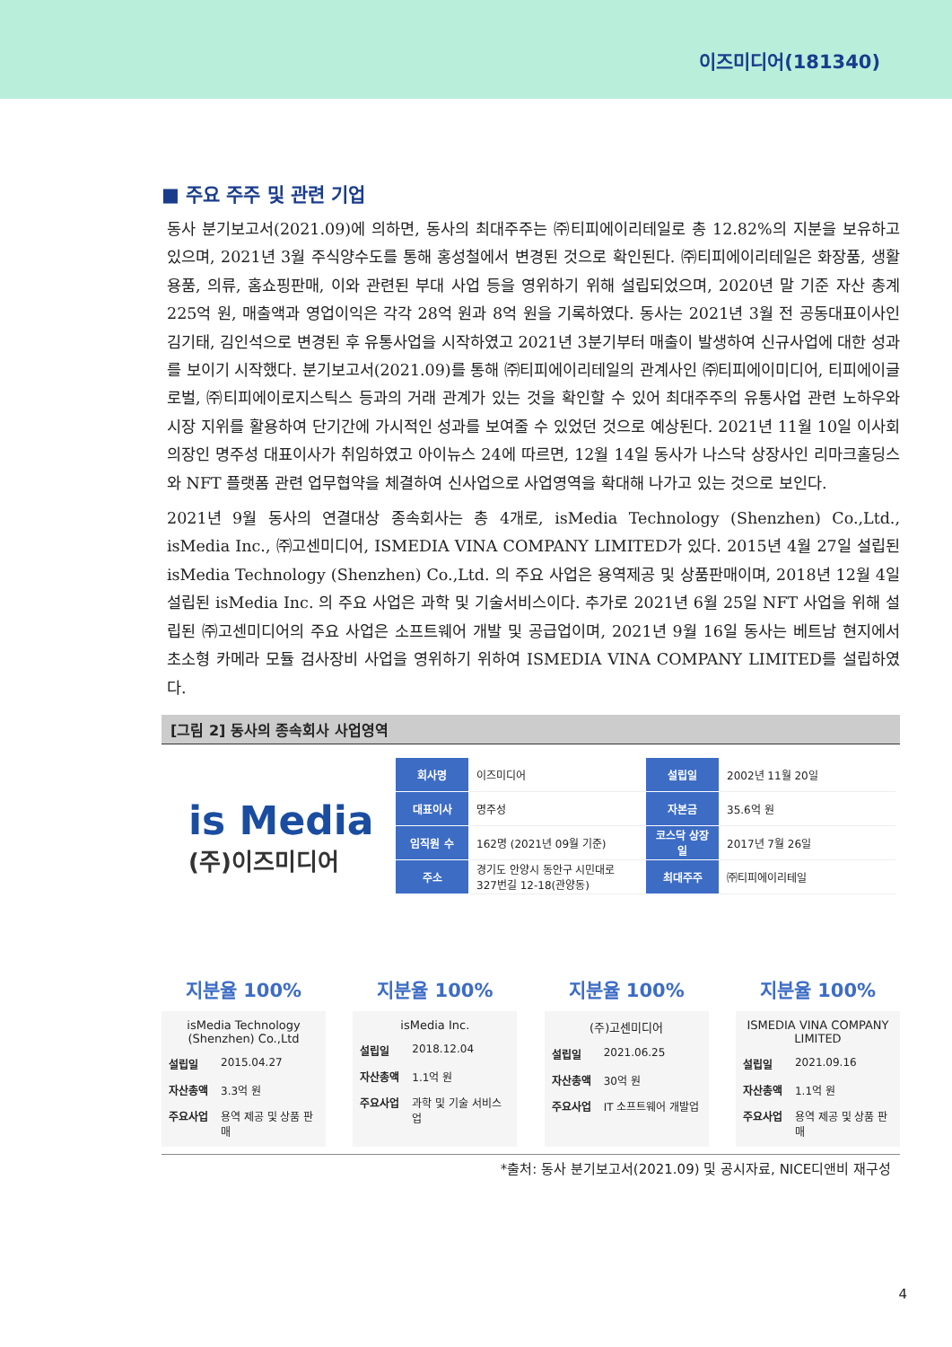이즈미디어(181340)
■ 주요 주주 및 관련 기업
동사 분기보고서(2021.09)에 의하면, 동사의 최대주주는 ㈜티피에이리테일로 총 12.82%의 지분을 보유하고 있으며, 2021년 3월 주식양수도를 통해 홍성철에서 변경된 것으로 확인된다. ㈜티피에이리테일은 화장품, 생활용품, 의류, 홈쇼핑판매, 이와 관련된 부대 사업 등을 영위하기 위해 설립되었으며, 2020년 말 기준 자산 총계 225억 원, 매출액과 영업이익은 각각 28억 원과 8억 원을 기록하였다. 동사는 2021년 3월 전 공동대표이사인 김기태, 김인석으로 변경된 후 유통사업을 시작하였고 2021년 3분기부터 매출이 발생하여 신규사업에 대한 성과를 보이기 시작했다. 분기보고서(2021.09)를 통해 ㈜티피에이리테일의 관계사인 ㈜티피에이미디어, 티피에이글로벌, ㈜티피에이로지스틱스 등과의 거래 관계가 있는 것을 확인할 수 있어 최대주주의 유통사업 관련 노하우와 시장 지위를 활용하여 단기간에 가시적인 성과를 보여줄 수 있었던 것으로 예상된다. 2021년 11월 10일 이사회 의장인 명주성 대표이사가 취임하였고 아이뉴스 24에 따르면, 12월 14일 동사가 나스닥 상장사인 리마크홀딩스와 NFT 플랫폼 관련 업무협약을 체결하여 신사업으로 사업영역을 확대해 나가고 있는 것으로 보인다.
2021년 9월 동사의 연결대상 종속회사는 총 4개로, isMedia Technology (Shenzhen) Co.,Ltd., isMedia Inc., ㈜고센미디어, ISMEDIA VINA COMPANY LIMITED가 있다. 2015년 4월 27일 설립된 isMedia Technology (Shenzhen) Co.,Ltd. 의 주요 사업은 용역제공 및 상품판매이며, 2018년 12월 4일 설립된 isMedia Inc. 의 주요 사업은 과학 및 기술서비스이다. 추가로 2021년 6월 25일 NFT 사업을 위해 설립된 ㈜고센미디어의 주요 사업은 소프트웨어 개발 및 공급업이며, 2021년 9월 16일 동사는 베트남 현지에서 초소형 카메라 모듈 검사장비 사업을 영위하기 위하여 ISMEDIA VINA COMPANY LIMITED를 설립하였다.
[그림 2] 동사의 종속회사 사업영역
is Media
(주)이즈미디어
| 회사명 | 이즈미디어 | 설립일 | 2002년 11월 20일 |
| 대표이사 | 명주성 | 자본금 | 35.6억 원 |
| 임직원 수 | 162명 (2021년 09월 기준) | 코스닥 상장일 | 2017년 7월 26일 |
| 주소 | 경기도 안양시 동안구 시민대로 327번길 12-18(관양동) | 최대주주 | ㈜티피에이리테일 |
지분율 100%
isMedia Technology (Shenzhen) Co.,Ltd
설립일 2015.04.27
자산총액 3.3억 원
주요사업 용역 제공 및 상품 판매
지분율 100%
isMedia Inc.
설립일 2018.12.04
자산총액 1.1억 원
주요사업 과학 및 기술 서비스업
지분율 100%
(주)고센미디어
설립일 2021.06.25
자산총액 30억 원
주요사업 IT 소프트웨어 개발업
지분율 100%
ISMEDIA VINA COMPANY LIMITED
설립일 2021.09.16
자산총액 1.1억 원
주요사업 용역 제공 및 상품 판매
*출처: 동사 분기보고서(2021.09) 및 공시자료, NICE디앤비 재구성
4